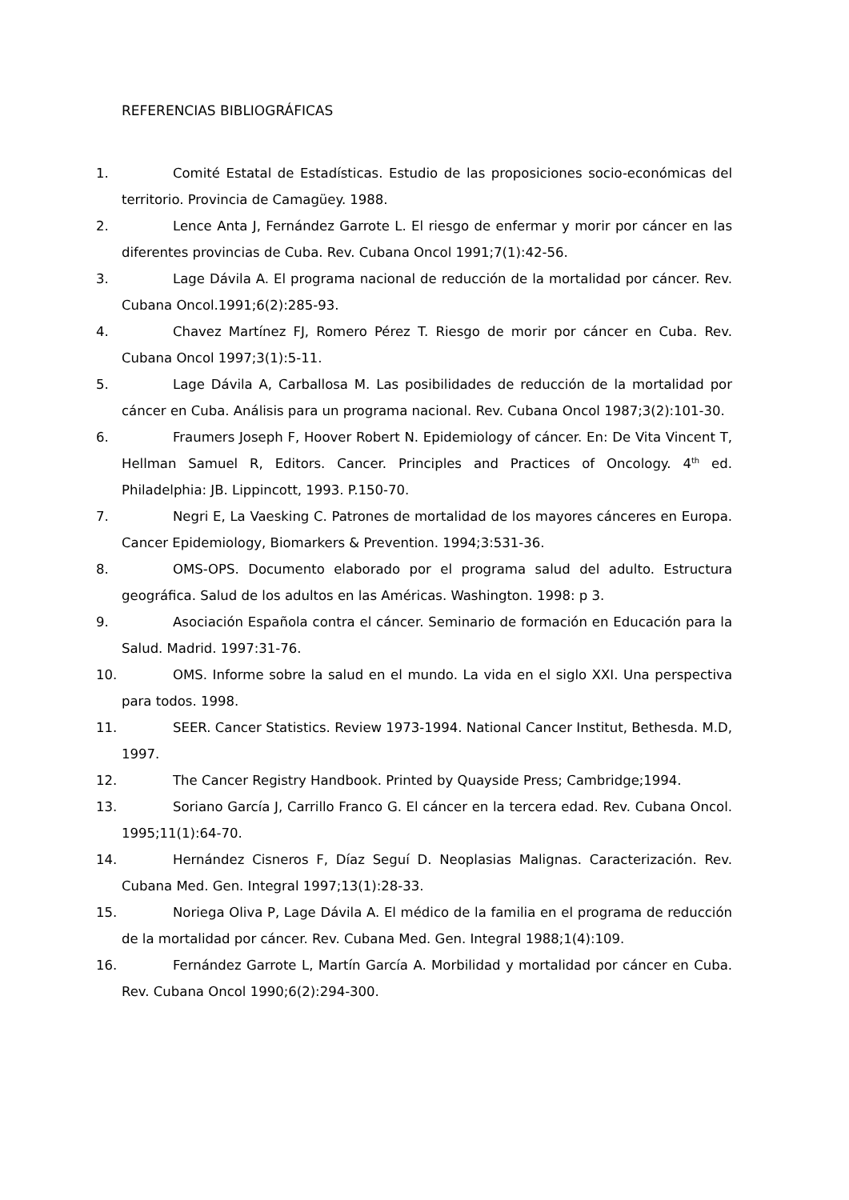REFERENCIAS BIBLIOGRÁFICAS
1. Comité Estatal de Estadísticas. Estudio de las proposiciones socio-económicas del territorio. Provincia de Camagüey. 1988.
2. Lence Anta J, Fernández Garrote L. El riesgo de enfermar y morir por cáncer en las diferentes provincias de Cuba. Rev. Cubana Oncol 1991;7(1):42-56.
3. Lage Dávila A. El programa nacional de reducción de la mortalidad por cáncer. Rev. Cubana Oncol.1991;6(2):285-93.
4. Chavez Martínez FJ, Romero Pérez T. Riesgo de morir por cáncer en Cuba. Rev. Cubana Oncol 1997;3(1):5-11.
5. Lage Dávila A, Carballosa M. Las posibilidades de reducción de la mortalidad por cáncer en Cuba. Análisis para un programa nacional. Rev. Cubana Oncol 1987;3(2):101-30.
6. Fraumers Joseph F, Hoover Robert N. Epidemiology of cáncer. En: De Vita Vincent T, Hellman Samuel R, Editors. Cancer. Principles and Practices of Oncology. 4<sup>th</sup> ed. Philadelphia: JB. Lippincott, 1993. P.150-70.
7. Negri E, La Vaesking C. Patrones de mortalidad de los mayores cánceres en Europa. Cancer Epidemiology, Biomarkers & Prevention. 1994;3:531-36.
8. OMS-OPS. Documento elaborado por el programa salud del adulto. Estructura geográfica. Salud de los adultos en las Américas. Washington. 1998: p 3.
9. Asociación Española contra el cáncer. Seminario de formación en Educación para la Salud. Madrid. 1997:31-76.
10. OMS. Informe sobre la salud en el mundo. La vida en el siglo XXI. Una perspectiva para todos. 1998.
11. SEER. Cancer Statistics. Review 1973-1994. National Cancer Institut, Bethesda. M.D, 1997.
12. The Cancer Registry Handbook. Printed by Quayside Press; Cambridge;1994.
13. Soriano García J, Carrillo Franco G. El cáncer en la tercera edad. Rev. Cubana Oncol. 1995;11(1):64-70.
14. Hernández Cisneros F, Díaz Seguí D. Neoplasias Malignas. Caracterización. Rev. Cubana Med. Gen. Integral 1997;13(1):28-33.
15. Noriega Oliva P, Lage Dávila A. El médico de la familia en el programa de reducción de la mortalidad por cáncer. Rev. Cubana Med. Gen. Integral 1988;1(4):109.
16. Fernández Garrote L, Martín García A. Morbilidad y mortalidad por cáncer en Cuba. Rev. Cubana Oncol 1990;6(2):294-300.